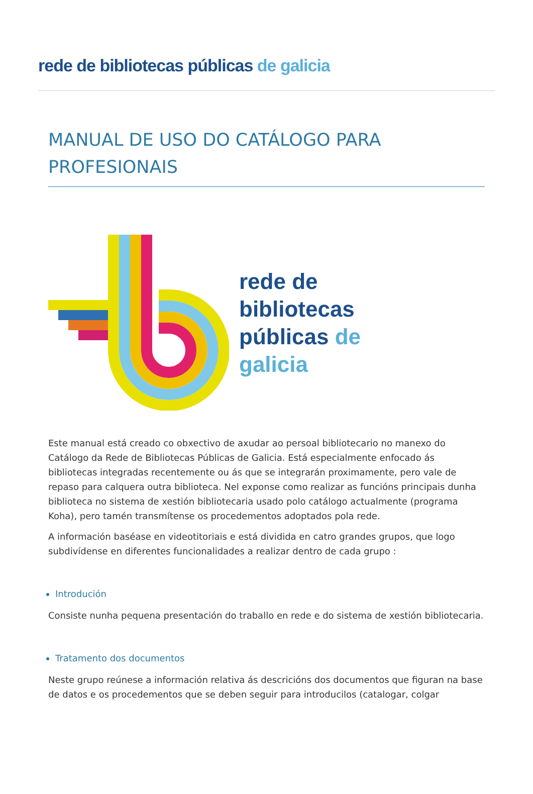rede de bibliotecas públicas de galicia
MANUAL DE USO DO CATÁLOGO PARA PROFESIONAIS
rede de
bibliotecas
públicas de
galicia
Este manual está creado co obxectivo de axudar ao persoal bibliotecario no manexo do Catálogo da Rede de Bibliotecas Públicas de Galicia. Está especialmente enfocado ás bibliotecas integradas recentemente ou ás que se integrarán proximamente, pero vale de repaso para calquera outra biblioteca. Nel exponse como realizar as funcións principais dunha biblioteca no sistema de xestión bibliotecaria usado polo catálogo actualmente (programa Koha), pero tamén transmítense os procedementos adoptados pola rede.
A información baséase en videotitoriais e está dividida en catro grandes grupos, que logo subdivídense en diferentes funcionalidades a realizar dentro de cada grupo :
Introdución
Consiste nunha pequena presentación do traballo en rede e do sistema de xestión bibliotecaria.
Tratamento dos documentos
Neste grupo reúnese a información relativa ás descricións dos documentos que figuran na base de datos e os procedementos que se deben seguir para introducilos (catalogar, colgar